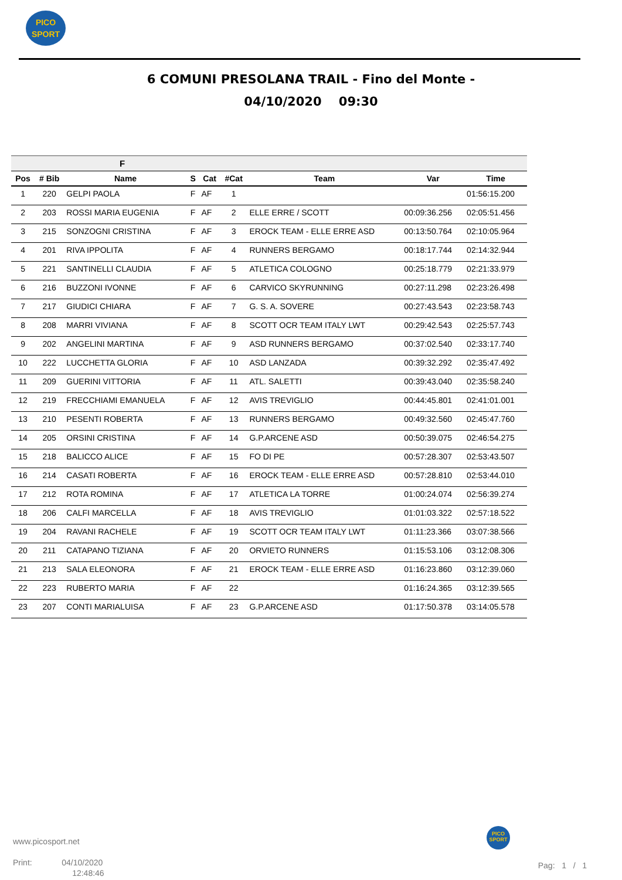PICO
SPORT
6 COMUNI PRESOLANA TRAIL - Fino del Monte -
04/10/2020 09:30
| F | | | | | | | | |
| --- | --- | --- | --- | --- | --- | --- | --- | --- |
| Pos | # Bib | Name | S | Cat | #Cat | Team | Var | Time |
| 1 | 220 | GELPI PAOLA | F | AF | 1 | | | 01:56:15.200 |
| 2 | 203 | ROSSI MARIA EUGENIA | F | AF | 2 | ELLE ERRE / SCOTT | 00:09:36.256 | 02:05:51.456 |
| 3 | 215 | SONZOGNI CRISTINA | F | AF | 3 | EROCK TEAM - ELLE ERRE ASD | 00:13:50.764 | 02:10:05.964 |
| 4 | 201 | RIVA IPPOLITA | F | AF | 4 | RUNNERS BERGAMO | 00:18:17.744 | 02:14:32.944 |
| 5 | 221 | SANTINELLI CLAUDIA | F | AF | 5 | ATLETICA COLOGNO | 00:25:18.779 | 02:21:33.979 |
| 6 | 216 | BUZZONI IVONNE | F | AF | 6 | CARVICO SKYRUNNING | 00:27:11.298 | 02:23:26.498 |
| 7 | 217 | GIUDICI CHIARA | F | AF | 7 | G. S. A. SOVERE | 00:27:43.543 | 02:23:58.743 |
| 8 | 208 | MARRI VIVIANA | F | AF | 8 | SCOTT OCR TEAM ITALY LWT | 00:29:42.543 | 02:25:57.743 |
| 9 | 202 | ANGELINI MARTINA | F | AF | 9 | ASD RUNNERS BERGAMO | 00:37:02.540 | 02:33:17.740 |
| 10 | 222 | LUCCHETTA GLORIA | F | AF | 10 | ASD LANZADA | 00:39:32.292 | 02:35:47.492 |
| 11 | 209 | GUERINI VITTORIA | F | AF | 11 | ATL. SALETTI | 00:39:43.040 | 02:35:58.240 |
| 12 | 219 | FRECCHIAMI EMANUELA | F | AF | 12 | AVIS TREVIGLIO | 00:44:45.801 | 02:41:01.001 |
| 13 | 210 | PESENTI ROBERTA | F | AF | 13 | RUNNERS BERGAMO | 00:49:32.560 | 02:45:47.760 |
| 14 | 205 | ORSINI CRISTINA | F | AF | 14 | G.P.ARCENE ASD | 00:50:39.075 | 02:46:54.275 |
| 15 | 218 | BALICCO ALICE | F | AF | 15 | FO DI PE | 00:57:28.307 | 02:53:43.507 |
| 16 | 214 | CASATI ROBERTA | F | AF | 16 | EROCK TEAM - ELLE ERRE ASD | 00:57:28.810 | 02:53:44.010 |
| 17 | 212 | ROTA ROMINA | F | AF | 17 | ATLETICA LA TORRE | 01:00:24.074 | 02:56:39.274 |
| 18 | 206 | CALFI MARCELLA | F | AF | 18 | AVIS TREVIGLIO | 01:01:03.322 | 02:57:18.522 |
| 19 | 204 | RAVANI RACHELE | F | AF | 19 | SCOTT OCR TEAM ITALY LWT | 01:11:23.366 | 03:07:38.566 |
| 20 | 211 | CATAPANO TIZIANA | F | AF | 20 | ORVIETO RUNNERS | 01:15:53.106 | 03:12:08.306 |
| 21 | 213 | SALA ELEONORA | F | AF | 21 | EROCK TEAM - ELLE ERRE ASD | 01:16:23.860 | 03:12:39.060 |
| 22 | 223 | RUBERTO MARIA | F | AF | 22 | | 01:16:24.365 | 03:12:39.565 |
| 23 | 207 | CONTI MARIALUISA | F | AF | 23 | G.P.ARCENE ASD | 01:17:50.378 | 03:14:05.578 |
www.picosport.net
Print: 04/10/2020
12:48:46
PICO
SPORT
Pag: 1 / 1